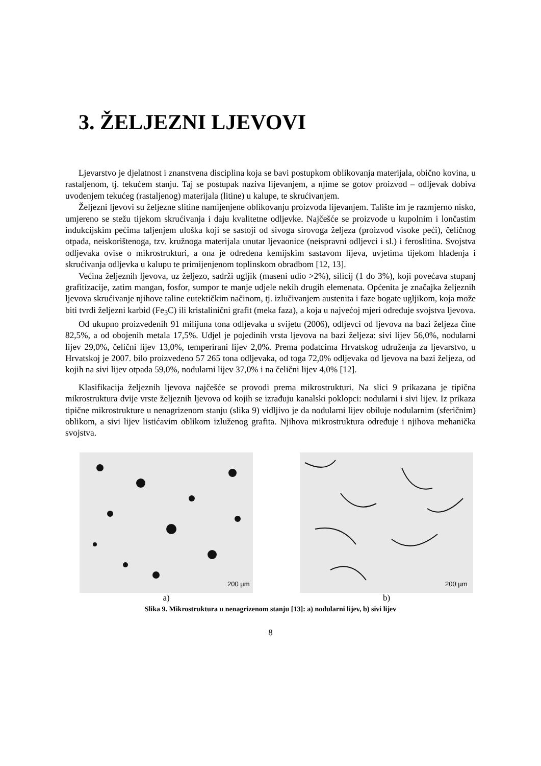3. ŽELJEZNI LJEVOVI
Ljevarstvo je djelatnost i znanstvena disciplina koja se bavi postupkom oblikovanja materijala, obično kovina, u rastaljenom, tj. tekućem stanju. Taj se postupak naziva lijevanjem, a njime se gotov proizvod – odljevak dobiva uvođenjem tekućeg (rastaljenog) materijala (litine) u kalupe, te skrućivanjem.
Željezni ljevovi su željezne slitine namijenjene oblikovanju proizvoda lijevanjem. Talište im je razmjerno nisko, umjereno se stežu tijekom skrućivanja i daju kvalitetne odljevke. Najčešće se proizvode u kupolnim i lončastim indukcijskim pećima taljenjem uloška koji se sastoji od sivoga sirovoga željeza (proizvod visoke peći), čeličnog otpada, neiskorištenoga, tzv. kružnoga materijala unutar ljevaonice (neispravni odljevci i sl.) i feroslitina. Svojstva odljevaka ovise o mikrostrukturi, a ona je određena kemijskim sastavom lijeva, uvjetima tijekom hlađenja i skrućivanja odljevka u kalupu te primijenjenom toplinskom obradbom [12, 13].
Većina željeznih ljevova, uz željezo, sadrži ugljik (maseni udio >2%), silicij (1 do 3%), koji povećava stupanj grafitizacije, zatim mangan, fosfor, sumpor te manje udjele nekih drugih elemenata. Općenita je značajka željeznih ljevova skrućivanje njihove taline eutektičkim načinom, tj. izlučivanjem austenita i faze bogate ugljikom, koja može biti tvrdi željezni karbid (Fe<sub>3</sub>C) ili kristalinični grafit (meka faza), a koja u najvećoj mjeri određuje svojstva ljevova.
Od ukupno proizvedenih 91 milijuna tona odljevaka u svijetu (2006), odljevci od ljevova na bazi željeza čine 82,5%, a od obojenih metala 17,5%. Udjel je pojedinih vrsta ljevova na bazi željeza: sivi lijev 56,0%, nodularni lijev 29,0%, čelični lijev 13,0%, temperirani lijev 2,0%. Prema podatcima Hrvatskog udruženja za ljevarstvo, u Hrvatskoj je 2007. bilo proizvedeno 57 265 tona odljevaka, od toga 72,0% odljevaka od ljevova na bazi željeza, od kojih na sivi lijev otpada 59,0%, nodularni lijev 37,0% i na čelični lijev 4,0% [12].
Klasifikacija željeznih ljevova najčešće se provodi prema mikrostrukturi. Na slici 9 prikazana je tipična mikrostruktura dvije vrste željeznih ljevova od kojih se izrađuju kanalski poklopci: nodularni i sivi lijev. Iz prikaza tipične mikrostrukture u nenagrizenom stanju (slika 9) vidljivo je da nodularni lijev obiluje nodularnim (sferičnim) oblikom, a sivi lijev listićavim oblikom izluženog grafita. Njihova mikrostruktura određuje i njihova mehanička svojstva.
200 µm
a)
200 µm
b)
Slika 9. Mikrostruktura u nenagrizenom stanju [13]: a) nodularni lijev, b) sivi lijev
8